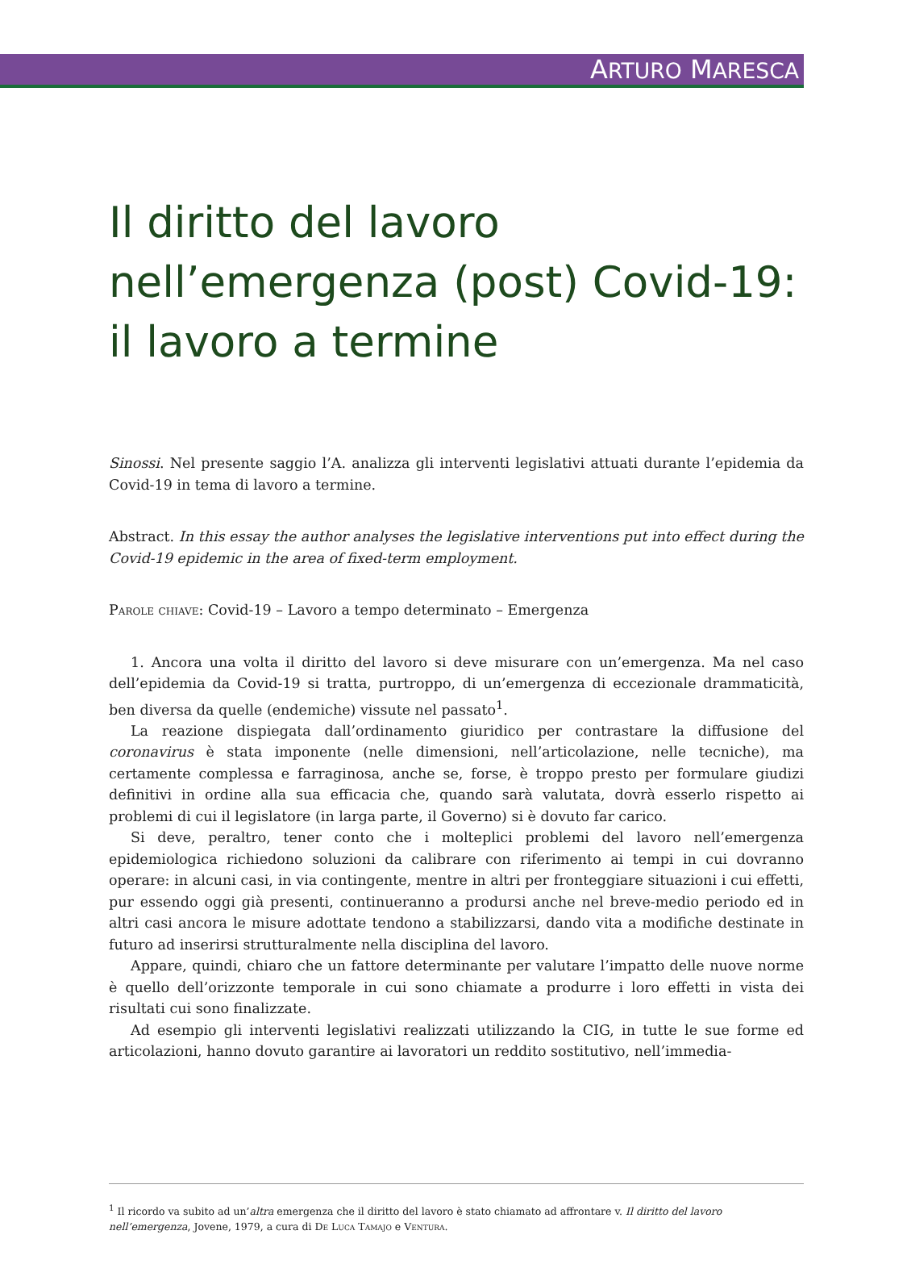ARTURO MARESCA
Il diritto del lavoro nell’emergenza (post) Covid-19: il lavoro a termine
Sinossi. Nel presente saggio l’A. analizza gli interventi legislativi attuati durante l’epidemia da Covid-19 in tema di lavoro a termine.
Abstract. In this essay the author analyses the legislative interventions put into effect during the Covid-19 epidemic in the area of fixed-term employment.
Parole chiave: Covid-19 – Lavoro a tempo determinato – Emergenza
1. Ancora una volta il diritto del lavoro si deve misurare con un’emergenza. Ma nel caso dell’epidemia da Covid-19 si tratta, purtroppo, di un’emergenza di eccezionale drammaticità, ben diversa da quelle (endemiche) vissute nel passato<sup>1</sup>.
La reazione dispiegata dall’ordinamento giuridico per contrastare la diffusione del coronavirus è stata imponente (nelle dimensioni, nell’articolazione, nelle tecniche), ma certamente complessa e farraginosa, anche se, forse, è troppo presto per formulare giudizi definitivi in ordine alla sua efficacia che, quando sarà valutata, dovrà esserlo rispetto ai problemi di cui il legislatore (in larga parte, il Governo) si è dovuto far carico.
Si deve, peraltro, tener conto che i molteplici problemi del lavoro nell’emergenza epidemiologica richiedono soluzioni da calibrare con riferimento ai tempi in cui dovranno operare: in alcuni casi, in via contingente, mentre in altri per fronteggiare situazioni i cui effetti, pur essendo oggi già presenti, continueranno a prodursi anche nel breve-medio periodo ed in altri casi ancora le misure adottate tendono a stabilizzarsi, dando vita a modifiche destinate in futuro ad inserirsi strutturalmente nella disciplina del lavoro.
Appare, quindi, chiaro che un fattore determinante per valutare l’impatto delle nuove norme è quello dell’orizzonte temporale in cui sono chiamate a produrre i loro effetti in vista dei risultati cui sono finalizzate.
Ad esempio gli interventi legislativi realizzati utilizzando la CIG, in tutte le sue forme ed articolazioni, hanno dovuto garantire ai lavoratori un reddito sostitutivo, nell’immedia-
<sup>1</sup> Il ricordo va subito ad un’altra emergenza che il diritto del lavoro è stato chiamato ad affrontare v. Il diritto del lavoro nell’emergenza, Jovene, 1979, a cura di De Luca Tamajo e Ventura.